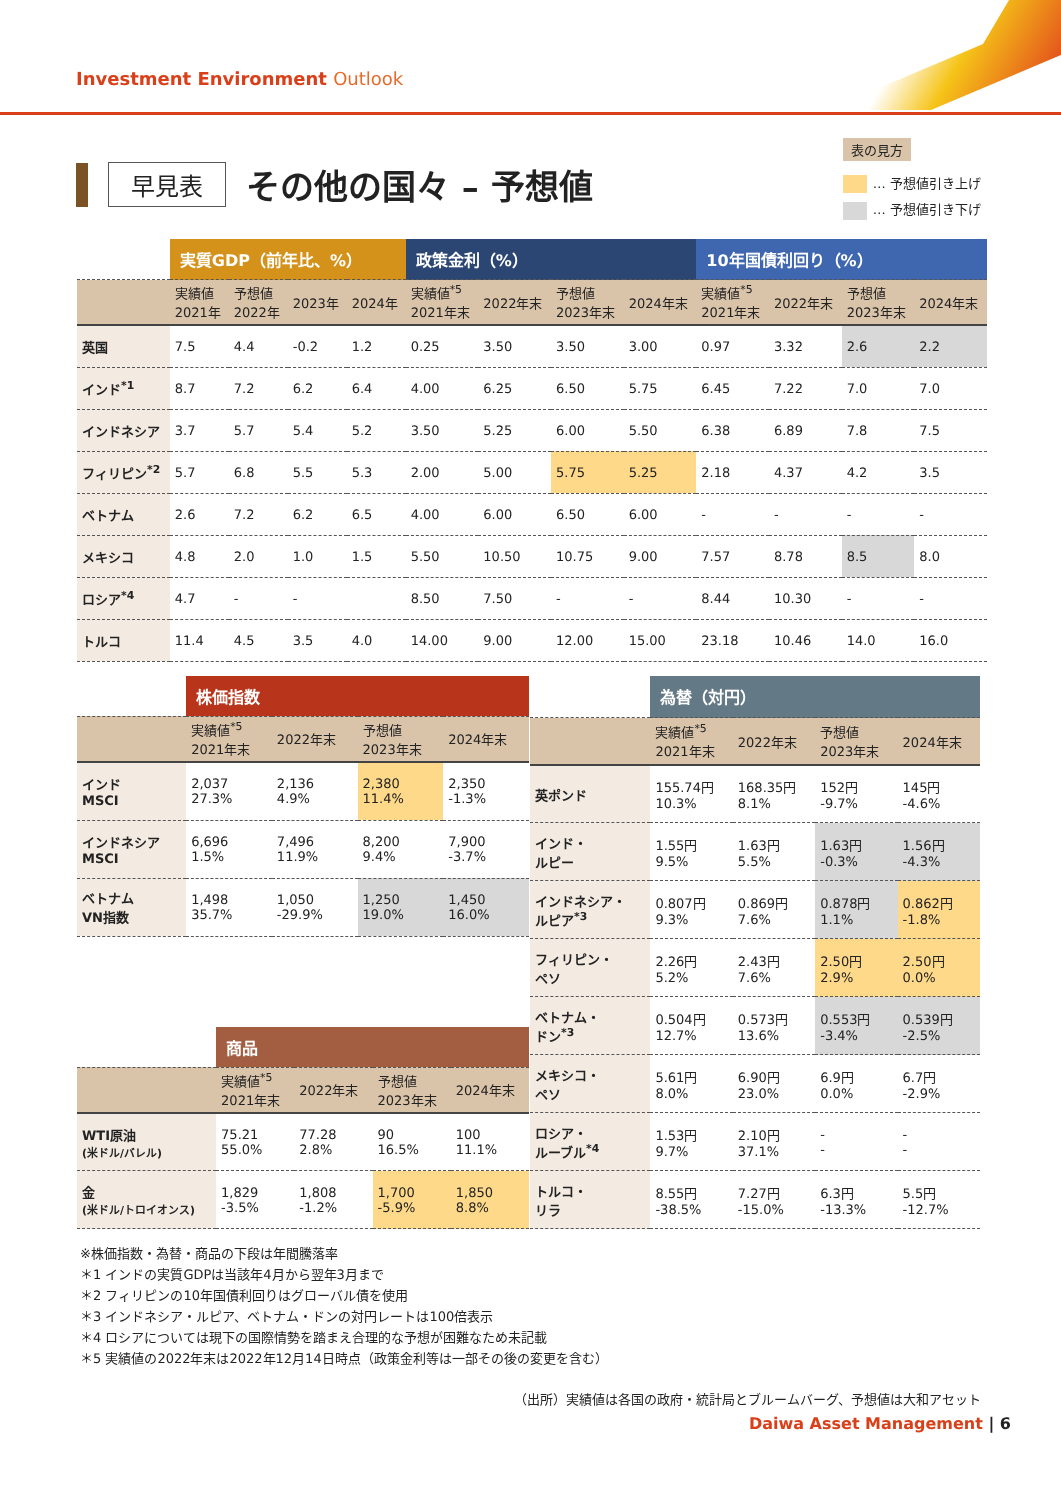Investment Environment Outlook
表の見方
… 予想値引き上げ
… 予想値引き下げ
早見表
その他の国々 – 予想値
| | 実質GDP（前年比、%） | | | | 政策金利（%） | | | | 10年国債利回り（%） | | | |
| --- | --- | --- | --- | --- | --- | --- | --- | --- | --- | --- | --- | --- |
| | 実績値 2021年 | 予想値 2022年 | 2023年 | 2024年 | 実績値<sup>*5</sup> 2021年末 | 2022年末 | 予想値 2023年末 | 2024年末 | 実績値<sup>*5</sup> 2021年末 | 2022年末 | 予想値 2023年末 | 2024年末 |
| 英国 | 7.5 | 4.4 | -0.2 | 1.2 | 0.25 | 3.50 | 3.50 | 3.00 | 0.97 | 3.32 | 2.6 | 2.2 |
| インド<sup>*1</sup> | 8.7 | 7.2 | 6.2 | 6.4 | 4.00 | 6.25 | 6.50 | 5.75 | 6.45 | 7.22 | 7.0 | 7.0 |
| インドネシア | 3.7 | 5.7 | 5.4 | 5.2 | 3.50 | 5.25 | 6.00 | 5.50 | 6.38 | 6.89 | 7.8 | 7.5 |
| フィリピン<sup>*2</sup> | 5.7 | 6.8 | 5.5 | 5.3 | 2.00 | 5.00 | 5.75 | 5.25 | 2.18 | 4.37 | 4.2 | 3.5 |
| ベトナム | 2.6 | 7.2 | 6.2 | 6.5 | 4.00 | 6.00 | 6.50 | 6.00 | - | - | - | - |
| メキシコ | 4.8 | 2.0 | 1.0 | 1.5 | 5.50 | 10.50 | 10.75 | 9.00 | 7.57 | 8.78 | 8.5 | 8.0 |
| ロシア<sup>*4</sup> | 4.7 | - | - | | 8.50 | 7.50 | - | - | 8.44 | 10.30 | - | - |
| トルコ | 11.4 | 4.5 | 3.5 | 4.0 | 14.00 | 9.00 | 12.00 | 15.00 | 23.18 | 10.46 | 14.0 | 16.0 |
| | 株価指数 | | | |
| --- | --- | --- | --- | --- |
| | 実績値<sup>*5</sup> 2021年末 | 2022年末 | 予想値 2023年末 | 2024年末 |
| インド MSCI | 2,037 27.3% | 2,136 4.9% | 2,380 11.4% | 2,350 -1.3% |
| インドネシア MSCI | 6,696 1.5% | 7,496 11.9% | 8,200 9.4% | 7,900 -3.7% |
| ベトナム VN指数 | 1,498 35.7% | 1,050 -29.9% | 1,250 19.0% | 1,450 16.0% |
| | 商品 | | | |
| --- | --- | --- | --- | --- |
| | 実績値<sup>*5</sup> 2021年末 | 2022年末 | 予想値 2023年末 | 2024年末 |
| WTI原油 (米ドル/バレル) | 75.21 55.0% | 77.28 2.8% | 90 16.5% | 100 11.1% |
| 金 (米ドル/トロイオンス) | 1,829 -3.5% | 1,808 -1.2% | 1,700 -5.9% | 1,850 8.8% |
| | 為替（対円） | | | |
| --- | --- | --- | --- | --- |
| | 実績値<sup>*5</sup> 2021年末 | 2022年末 | 予想値 2023年末 | 2024年末 |
| 英ポンド | 155.74円 10.3% | 168.35円 8.1% | 152円 -9.7% | 145円 -4.6% |
| インド・ ルピー | 1.55円 9.5% | 1.63円 5.5% | 1.63円 -0.3% | 1.56円 -4.3% |
| インドネシア・ ルピア<sup>*3</sup> | 0.807円 9.3% | 0.869円 7.6% | 0.878円 1.1% | 0.862円 -1.8% |
| フィリピン・ ペソ | 2.26円 5.2% | 2.43円 7.6% | 2.50円 2.9% | 2.50円 0.0% |
| ベトナム・ ドン<sup>*3</sup> | 0.504円 12.7% | 0.573円 13.6% | 0.553円 -3.4% | 0.539円 -2.5% |
| メキシコ・ ペソ | 5.61円 8.0% | 6.90円 23.0% | 6.9円 0.0% | 6.7円 -2.9% |
| ロシア・ ルーブル<sup>*4</sup> | 1.53円 9.7% | 2.10円 37.1% | - - | - - |
| トルコ・ リラ | 8.55円 -38.5% | 7.27円 -15.0% | 6.3円 -13.3% | 5.5円 -12.7% |
※株価指数・為替・商品の下段は年間騰落率
＊1 インドの実質GDPは当該年4月から翌年3月まで
＊2 フィリピンの10年国債利回りはグローバル債を使用
＊3 インドネシア・ルピア、ベトナム・ドンの対円レートは100倍表示
＊4 ロシアについては現下の国際情勢を踏まえ合理的な予想が困難なため未記載
＊5 実績値の2022年末は2022年12月14日時点（政策金利等は一部その後の変更を含む）
（出所）実績値は各国の政府・統計局とブルームバーグ、予想値は大和アセット
Daiwa Asset Management | 6